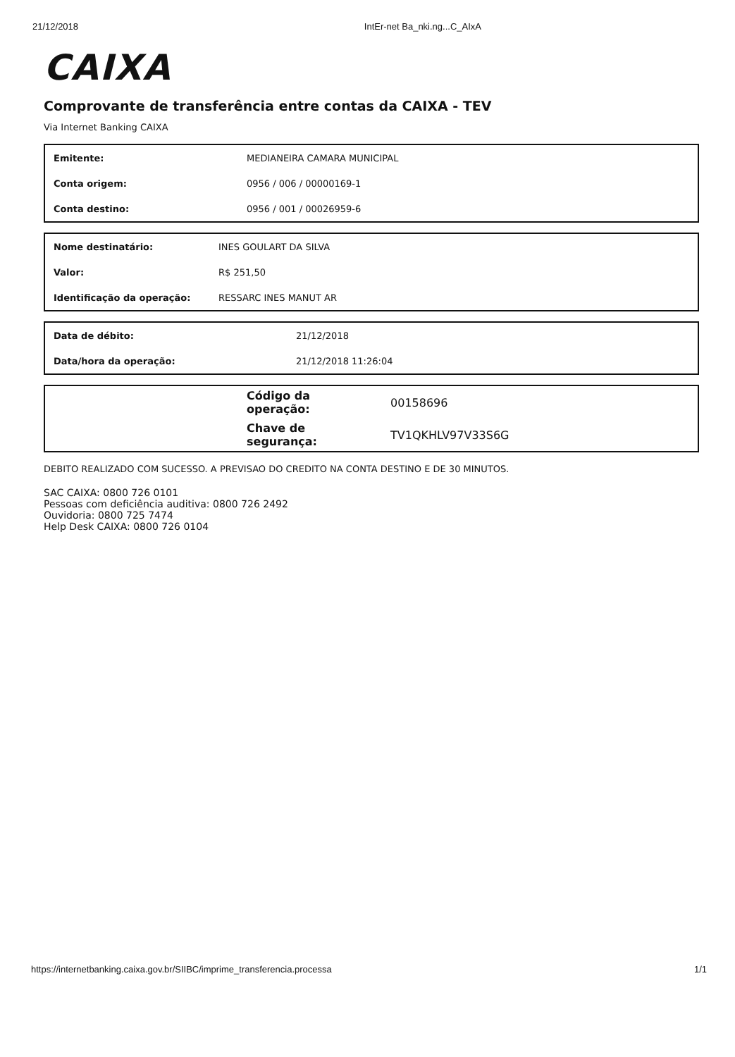21/12/2018 IntEr-net Ba_nki.ng...C_AIxA
CAIXA
Comprovante de transferência entre contas da CAIXA - TEV
Via Internet Banking CAIXA
| Emitente: | MEDIANEIRA CAMARA MUNICIPAL |
| Conta origem: | 0956 / 006 / 00000169-1 |
| Conta destino: | 0956 / 001 / 00026959-6 |
| Nome destinatário: | INES GOULART DA SILVA |
| Valor: | R$ 251,50 |
| Identificação da operação: | RESSARC INES MANUT AR |
| Data de débito: | 21/12/2018 |
| Data/hora da operação: | 21/12/2018 11:26:04 |
| | Código da operação: | 00158696 |
| | Chave de segurança: | TV1QKHLV97V33S6G |
DEBITO REALIZADO COM SUCESSO. A PREVISAO DO CREDITO NA CONTA DESTINO E DE 30 MINUTOS.
SAC CAIXA: 0800 726 0101
Pessoas com deficiência auditiva: 0800 726 2492
Ouvidoria: 0800 725 7474
Help Desk CAIXA: 0800 726 0104
https://internetbanking.caixa.gov.br/SIIBC/imprime_transferencia.processa 1/1